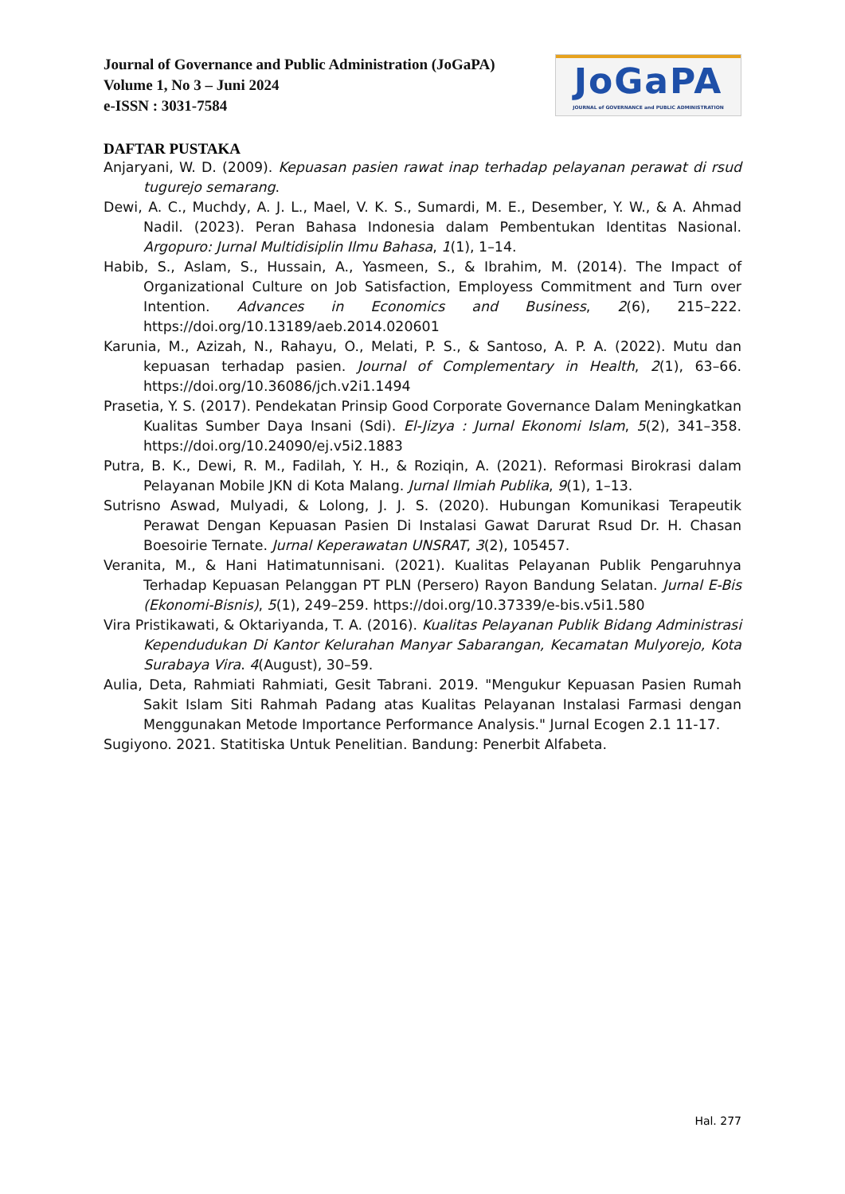Journal of Governance and Public Administration (JoGaPA)
Volume 1, No 3 – Juni 2024
e-ISSN : 3031-7584
JoGaPA
JOURNAL of GOVERNANCE and PUBLIC ADMINISTRATION
DAFTAR PUSTAKA
Anjaryani, W. D. (2009). Kepuasan pasien rawat inap terhadap pelayanan perawat di rsud tugurejo semarang.
Dewi, A. C., Muchdy, A. J. L., Mael, V. K. S., Sumardi, M. E., Desember, Y. W., & A. Ahmad Nadil. (2023). Peran Bahasa Indonesia dalam Pembentukan Identitas Nasional. Argopuro: Jurnal Multidisiplin Ilmu Bahasa, 1(1), 1–14.
Habib, S., Aslam, S., Hussain, A., Yasmeen, S., & Ibrahim, M. (2014). The Impact of Organizational Culture on Job Satisfaction, Employess Commitment and Turn over Intention. Advances in Economics and Business, 2(6), 215–222. https://doi.org/10.13189/aeb.2014.020601
Karunia, M., Azizah, N., Rahayu, O., Melati, P. S., & Santoso, A. P. A. (2022). Mutu dan kepuasan terhadap pasien. Journal of Complementary in Health, 2(1), 63–66. https://doi.org/10.36086/jch.v2i1.1494
Prasetia, Y. S. (2017). Pendekatan Prinsip Good Corporate Governance Dalam Meningkatkan Kualitas Sumber Daya Insani (Sdi). El-Jizya : Jurnal Ekonomi Islam, 5(2), 341–358. https://doi.org/10.24090/ej.v5i2.1883
Putra, B. K., Dewi, R. M., Fadilah, Y. H., & Roziqin, A. (2021). Reformasi Birokrasi dalam Pelayanan Mobile JKN di Kota Malang. Jurnal Ilmiah Publika, 9(1), 1–13.
Sutrisno Aswad, Mulyadi, & Lolong, J. J. S. (2020). Hubungan Komunikasi Terapeutik Perawat Dengan Kepuasan Pasien Di Instalasi Gawat Darurat Rsud Dr. H. Chasan Boesoirie Ternate. Jurnal Keperawatan UNSRAT, 3(2), 105457.
Veranita, M., & Hani Hatimatunnisani. (2021). Kualitas Pelayanan Publik Pengaruhnya Terhadap Kepuasan Pelanggan PT PLN (Persero) Rayon Bandung Selatan. Jurnal E-Bis (Ekonomi-Bisnis), 5(1), 249–259. https://doi.org/10.37339/e-bis.v5i1.580
Vira Pristikawati, & Oktariyanda, T. A. (2016). Kualitas Pelayanan Publik Bidang Administrasi Kependudukan Di Kantor Kelurahan Manyar Sabarangan, Kecamatan Mulyorejo, Kota Surabaya Vira. 4(August), 30–59.
Aulia, Deta, Rahmiati Rahmiati, Gesit Tabrani. 2019. "Mengukur Kepuasan Pasien Rumah Sakit Islam Siti Rahmah Padang atas Kualitas Pelayanan Instalasi Farmasi dengan Menggunakan Metode Importance Performance Analysis." Jurnal Ecogen 2.1 11-17.
Sugiyono. 2021. Statitiska Untuk Penelitian. Bandung: Penerbit Alfabeta.
Hal. 277